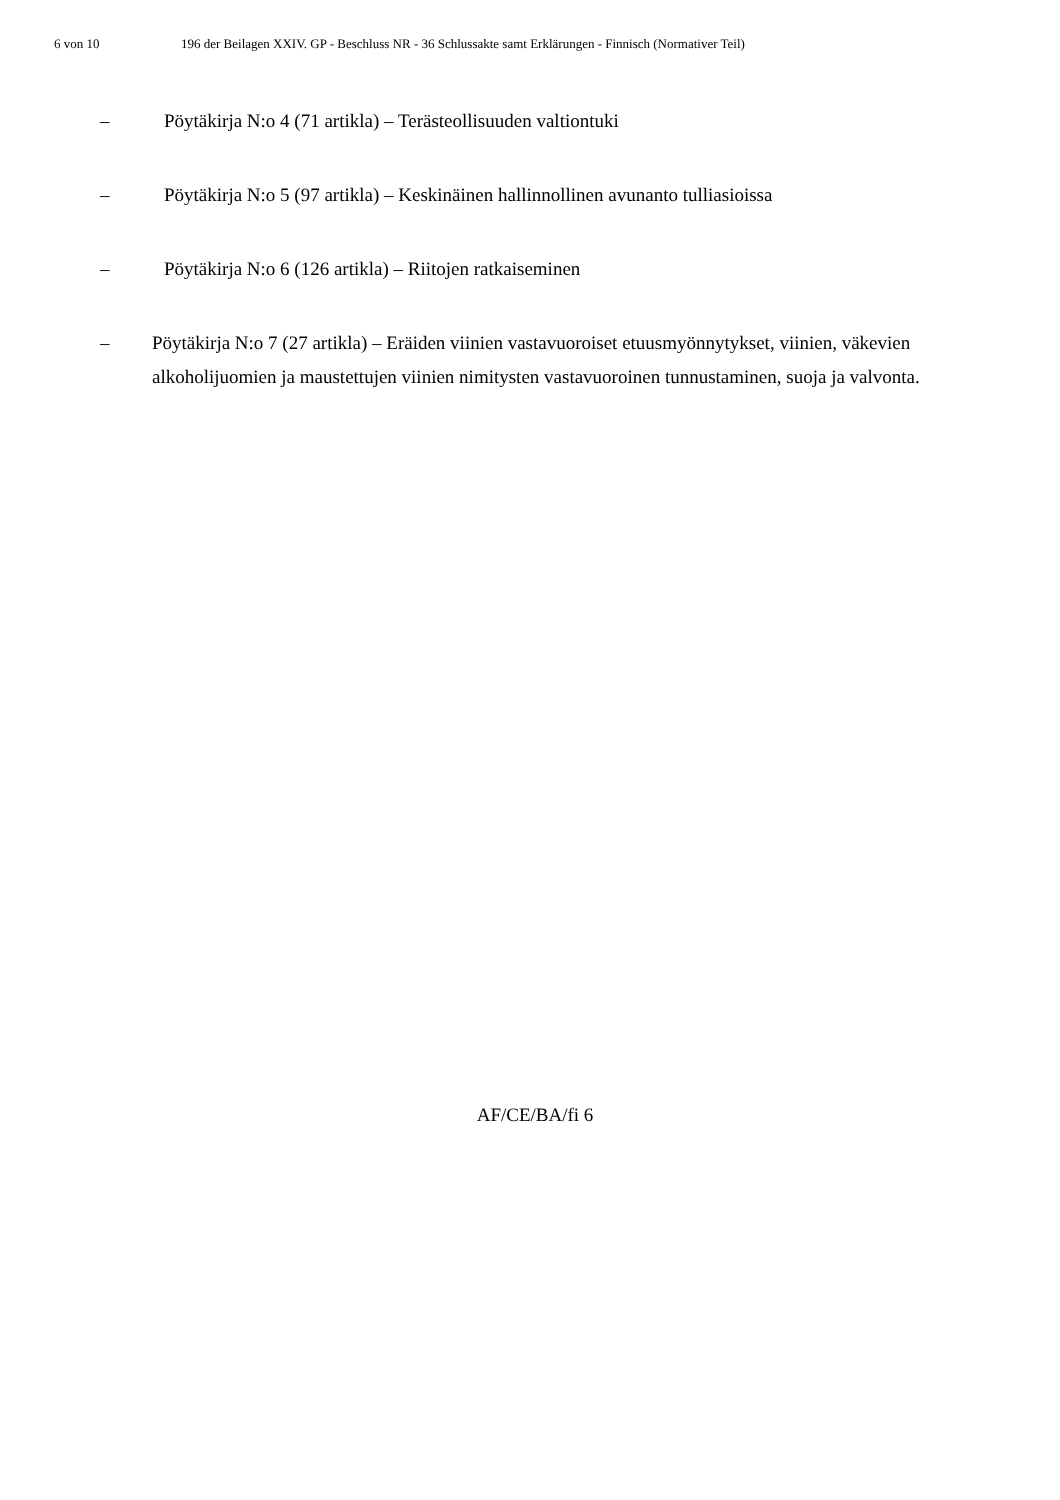6 von 10 196 der Beilagen XXIV. GP - Beschluss NR - 36 Schlussakte samt Erklärungen - Finnisch (Normativer Teil)
– Pöytäkirja N:o 4 (71 artikla) – Terästeollisuuden valtiontuki
– Pöytäkirja N:o 5 (97 artikla) – Keskinäinen hallinnollinen avunanto tulliasioissa
– Pöytäkirja N:o 6 (126 artikla) – Riitojen ratkaiseminen
– Pöytäkirja N:o 7 (27 artikla) – Eräiden viinien vastavuoroiset etuusmyönnytykset, viinien, väkevien alkoholijuomien ja maustettujen viinien nimitysten vastavuoroinen tunnustaminen, suoja ja valvonta.
AF/CE/BA/fi 6